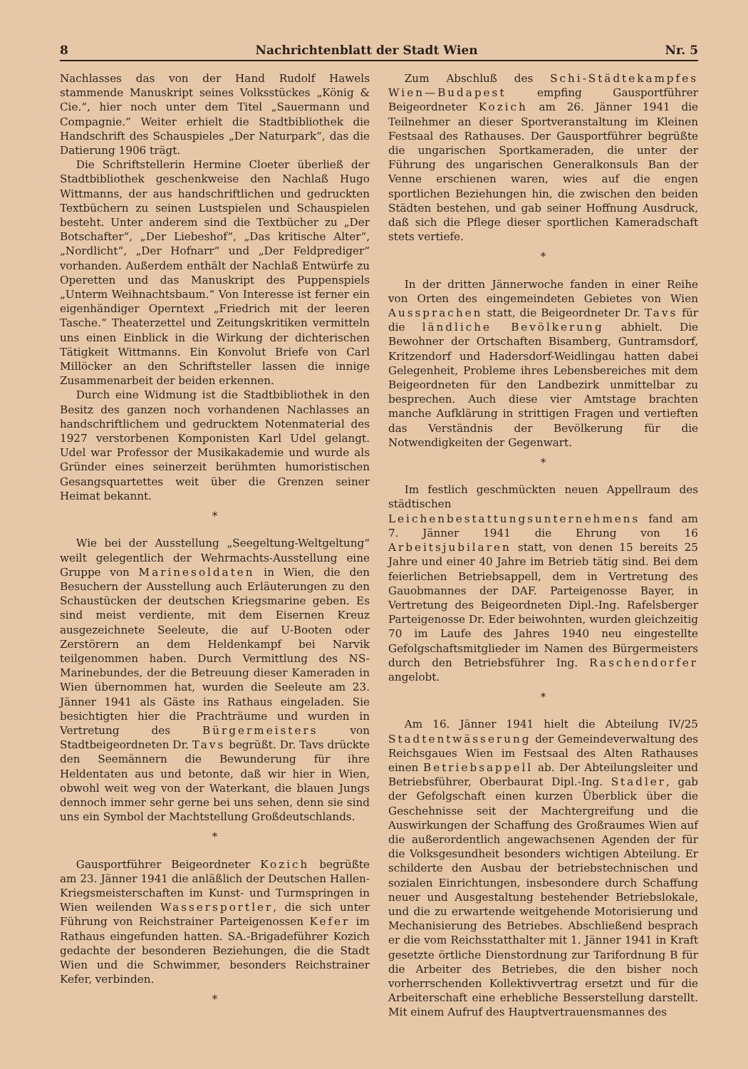8 Nachrichtenblatt der Stadt Wien Nr. 5
Nachlasses das von der Hand Rudolf Hawels stammende Manuskript seines Volksstückes „König & Cie.“, hier noch unter dem Titel „Sauermann und Compagnie.“ Weiter erhielt die Stadtbibliothek die Handschrift des Schauspieles „Der Naturpark“, das die Datierung 1906 trägt.
Die Schriftstellerin Hermine Cloeter überließ der Stadtbibliothek geschenkweise den Nachlaß Hugo Wittmanns, der aus handschriftlichen und gedruckten Textbüchern zu seinen Lustspielen und Schauspielen besteht. Unter anderem sind die Textbücher zu „Der Botschafter“, „Der Liebeshof“, „Das kritische Alter“, „Nordlicht“, „Der Hofnarr“ und „Der Feldprediger“ vorhanden. Außerdem enthält der Nachlaß Entwürfe zu Operetten und das Manuskript des Puppenspiels „Unterm Weihnachtsbaum.“ Von Interesse ist ferner ein eigenhändiger Operntext „Friedrich mit der leeren Tasche.“ Theaterzettel und Zeitungskritiken vermitteln uns einen Einblick in die Wirkung der dichterischen Tätigkeit Wittmanns. Ein Konvolut Briefe von Carl Millöcker an den Schriftsteller lassen die innige Zusammenarbeit der beiden erkennen.
Durch eine Widmung ist die Stadtbibliothek in den Besitz des ganzen noch vorhandenen Nachlasses an handschriftlichem und gedrucktem Notenmaterial des 1927 verstorbenen Komponisten Karl Udel gelangt. Udel war Professor der Musikakademie und wurde als Gründer eines seinerzeit berühmten humoristischen Gesangsquartettes weit über die Grenzen seiner Heimat bekannt.
*
Wie bei der Ausstellung „Seegeltung-Weltgeltung“ weilt gelegentlich der Wehrmachts-Ausstellung eine Gruppe von Marinesoldaten in Wien, die den Besuchern der Ausstellung auch Erläuterungen zu den Schaustücken der deutschen Kriegsmarine geben. Es sind meist verdiente, mit dem Eisernen Kreuz ausgezeichnete Seeleute, die auf U-Booten oder Zerstörern an dem Heldenkampf bei Narvik teilgenommen haben. Durch Vermittlung des NS-Marinebundes, der die Betreuung dieser Kameraden in Wien übernommen hat, wurden die Seeleute am 23. Jänner 1941 als Gäste ins Rathaus eingeladen. Sie besichtigten hier die Prachträume und wurden in Vertretung des Bürgermeisters von Stadtbeigeordneten Dr. Tavs begrüßt. Dr. Tavs drückte den Seemännern die Bewunderung für ihre Heldentaten aus und betonte, daß wir hier in Wien, obwohl weit weg von der Waterkant, die blauen Jungs dennoch immer sehr gerne bei uns sehen, denn sie sind uns ein Symbol der Machtstellung Großdeutschlands.
*
Gausportführer Beigeordneter Kozich begrüßte am 23. Jänner 1941 die anläßlich der Deutschen Hallen-Kriegsmeisterschaften im Kunst- und Turmspringen in Wien weilenden Wassersportler, die sich unter Führung von Reichstrainer Parteigenossen Kefer im Rathaus eingefunden hatten. SA.-Brigadeführer Kozich gedachte der besonderen Beziehungen, die die Stadt Wien und die Schwimmer, besonders Reichstrainer Kefer, verbinden.
*
Zum Abschluß des Schi-Städtekampfes Wien—Budapest empfing Gausportführer Beigeordneter Kozich am 26. Jänner 1941 die Teilnehmer an dieser Sportveranstaltung im Kleinen Festsaal des Rathauses. Der Gausportführer begrüßte die ungarischen Sportkameraden, die unter der Führung des ungarischen Generalkonsuls Ban der Venne erschienen waren, wies auf die engen sportlichen Beziehungen hin, die zwischen den beiden Städten bestehen, und gab seiner Hoffnung Ausdruck, daß sich die Pflege dieser sportlichen Kameradschaft stets vertiefe.
*
In der dritten Jännerwoche fanden in einer Reihe von Orten des eingemeindeten Gebietes von Wien Aussprachen statt, die Beigeordneter Dr. Tavs für die ländliche Bevölkerung abhielt. Die Bewohner der Ortschaften Bisamberg, Guntramsdorf, Kritzendorf und Hadersdorf-Weidlingau hatten dabei Gelegenheit, Probleme ihres Lebensbereiches mit dem Beigeordneten für den Landbezirk unmittelbar zu besprechen. Auch diese vier Amtstage brachten manche Aufklärung in strittigen Fragen und vertieften das Verständnis der Bevölkerung für die Notwendigkeiten der Gegenwart.
*
Im festlich geschmückten neuen Appellraum des städtischen Leichenbestattungsunternehmens fand am 7. Jänner 1941 die Ehrung von 16 Arbeitsjubilaren statt, von denen 15 bereits 25 Jahre und einer 40 Jahre im Betrieb tätig sind. Bei dem feierlichen Betriebsappell, dem in Vertretung des Gauobmannes der DAF. Parteigenosse Bayer, in Vertretung des Beigeordneten Dipl.-Ing. Rafelsberger Parteigenosse Dr. Eder beiwohnten, wurden gleichzeitig 70 im Laufe des Jahres 1940 neu eingestellte Gefolgschaftsmitglieder im Namen des Bürgermeisters durch den Betriebsführer Ing. Raschendorfer angelobt.
*
Am 16. Jänner 1941 hielt die Abteilung IV/25 Stadtentwässerung der Gemeindeverwaltung des Reichsgaues Wien im Festsaal des Alten Rathauses einen Betriebsappell ab. Der Abteilungsleiter und Betriebsführer, Oberbaurat Dipl.-Ing. Stadler, gab der Gefolgschaft einen kurzen Überblick über die Geschehnisse seit der Machtergreifung und die Auswirkungen der Schaffung des Großraumes Wien auf die außerordentlich angewachsenen Agenden der für die Volksgesundheit besonders wichtigen Abteilung. Er schilderte den Ausbau der betriebstechnischen und sozialen Einrichtungen, insbesondere durch Schaffung neuer und Ausgestaltung bestehender Betriebslokale, und die zu erwartende weitgehende Motorisierung und Mechanisierung des Betriebes. Abschließend besprach er die vom Reichsstatthalter mit 1. Jänner 1941 in Kraft gesetzte örtliche Dienstordnung zur Tarifordnung B für die Arbeiter des Betriebes, die den bisher noch vorherrschenden Kollektivvertrag ersetzt und für die Arbeiterschaft eine erhebliche Besserstellung darstellt. Mit einem Aufruf des Hauptvertrauensmannes des